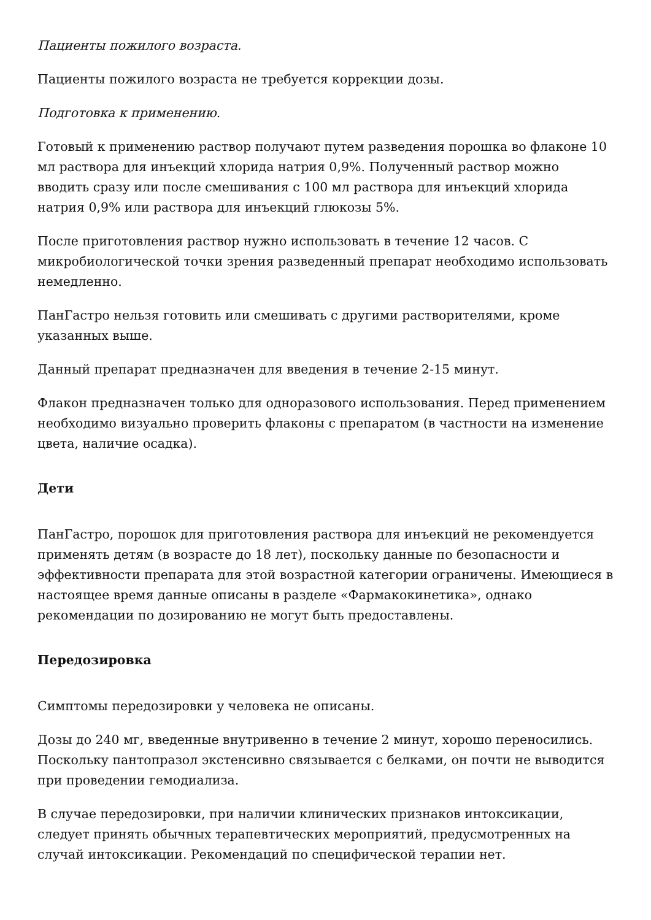Пациенты пожилого возраста.
Пациенты пожилого возраста не требуется коррекции дозы.
Подготовка к применению.
Готовый к применению раствор получают путем разведения порошка во флаконе 10 мл раствора для инъекций хлорида натрия 0,9%. Полученный раствор можно вводить сразу или после смешивания с 100 мл раствора для инъекций хлорида натрия 0,9% или раствора для инъекций глюкозы 5%.
После приготовления раствор нужно использовать в течение 12 часов. С микробиологической точки зрения разведенный препарат необходимо использовать немедленно.
ПанГастро нельзя готовить или смешивать с другими растворителями, кроме указанных выше.
Данный препарат предназначен для введения в течение 2-15 минут.
Флакон предназначен только для одноразового использования. Перед применением необходимо визуально проверить флаконы с препаратом (в частности на изменение цвета, наличие осадка).
Дети
ПанГастро, порошок для приготовления раствора для инъекций не рекомендуется применять детям (в возрасте до 18 лет), поскольку данные по безопасности и эффективности препарата для этой возрастной категории ограничены. Имеющиеся в настоящее время данные описаны в разделе «Фармакокинетика», однако рекомендации по дозированию не могут быть предоставлены.
Передозировка
Симптомы передозировки у человека не описаны.
Дозы до 240 мг, введенные внутривенно в течение 2 минут, хорошо переносились. Поскольку пантопразол экстенсивно связывается с белками, он почти не выводится при проведении гемодиализа.
В случае передозировки, при наличии клинических признаков интоксикации, следует принять обычных терапевтических мероприятий, предусмотренных на случай интоксикации. Рекомендаций по специфической терапии нет.